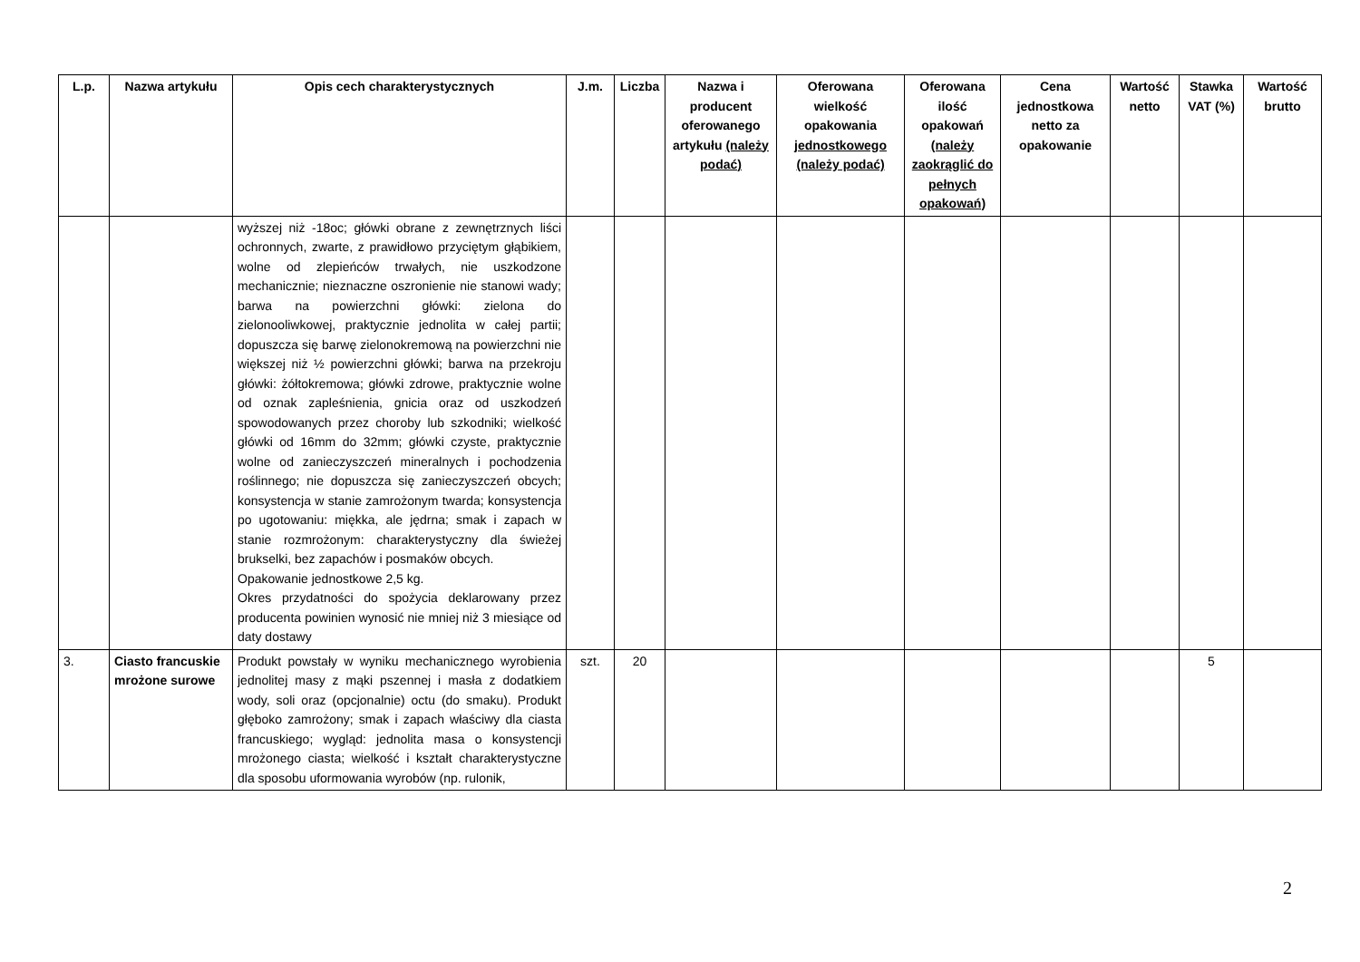| L.p. | Nazwa artykułu | Opis cech charakterystycznych | J.m. | Liczba | Nazwa i producent oferowanego artykułu (należy podać) | Oferowana wielkość opakowania jednostkowego (należy podać) | Oferowana ilość opakowań (należy zaokrąglić do pełnych opakowań) | Cena jednostkowa netto za opakowanie | Wartość netto | Stawka VAT (%) | Wartość brutto |
| --- | --- | --- | --- | --- | --- | --- | --- | --- | --- | --- | --- |
| | | wyższej niż -18oc; główki obrane z zewnętrznych liści ochronnych, zwarte, z prawidłowo przyciętym głąbikiem, wolne od zlepieńców trwałych, nie uszkodzone mechanicznie; nieznaczne oszronienie nie stanowi wady; barwa na powierzchni główki: zielona do zielonooliwkowej, praktycznie jednolita w całej partii; dopuszcza się barwę zielonokremową na powierzchni nie większej niż ½ powierzchni główki; barwa na przekroju główki: żółtokremowa; główki zdrowe, praktycznie wolne od oznak zapleśnienia, gnicia oraz od uszkodzeń spowodowanych przez choroby lub szkodniki; wielkość główki od 16mm do 32mm; główki czyste, praktycznie wolne od zanieczyszczeń mineralnych i pochodzenia roślinnego; nie dopuszcza się zanieczyszczeń obcych; konsystencja w stanie zamrożonym twarda; konsystencja po ugotowaniu: miękka, ale jędrna; smak i zapach w stanie rozmrożonym: charakterystyczny dla świeżej brukselki, bez zapachów i posmaków obcych. Opakowanie jednostkowe 2,5 kg. Okres przydatności do spożycia deklarowany przez producenta powinien wynosić nie mniej niż 3 miesiące od daty dostawy | | | | | | | | | |
| 3. | Ciasto francuskie mrożone surowe | Produkt powstały w wyniku mechanicznego wyrobienia jednolitej masy z mąki pszennej i masła z dodatkiem wody, soli oraz (opcjonalnie) octu (do smaku). Produkt głęboko zamrożony; smak i zapach właściwy dla ciasta francuskiego; wygląd: jednolita masa o konsystencji mrożonego ciasta; wielkość i kształt charakterystyczne dla sposobu uformowania wyrobów (np. rulonik, | szt. | 20 | | | | | | 5 | |
2